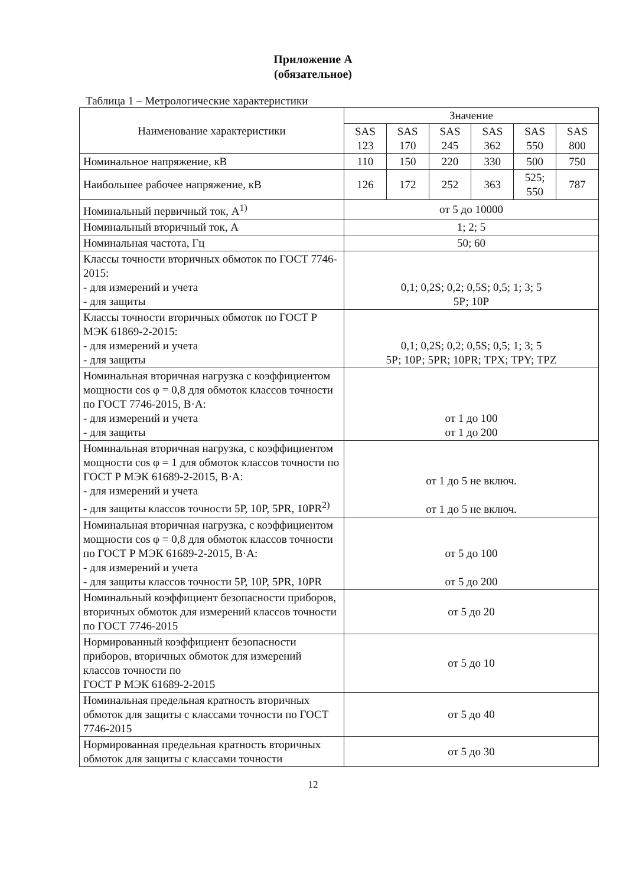Приложение А
(обязательное)
Таблица 1 – Метрологические характеристики
| Наименование характеристики | Значение | | | | | |
| --- | --- | --- | --- | --- | --- | --- |
| | SAS 123 | SAS 170 | SAS 245 | SAS 362 | SAS 550 | SAS 800 |
| Номинальное напряжение, кВ | 110 | 150 | 220 | 330 | 500 | 750 |
| Наибольшее рабочее напряжение, кВ | 126 | 172 | 252 | 363 | 525; 550 | 787 |
| Номинальный первичный ток, А<sup>1)</sup> | от 5 до 10000 | | | | | |
| Номинальный вторичный ток, А | 1; 2; 5 | | | | | |
| Номинальная частота, Гц | 50; 60 | | | | | |
| Классы точности вторичных обмоток по ГОСТ 7746-2015: - для измерений и учета - для защиты | 0,1; 0,2S; 0,2; 0,5S; 0,5; 1; 3; 5 5Р; 10Р | | | | | |
| Классы точности вторичных обмоток по ГОСТ Р МЭК 61869-2-2015: - для измерений и учета - для защиты | 0,1; 0,2S; 0,2; 0,5S; 0,5; 1; 3; 5 5Р; 10Р; 5PR; 10PR; TPX; TPY; TPZ | | | | | |
| Номинальная вторичная нагрузка с коэффициентом мощности cos φ = 0,8 для обмоток классов точности по ГОСТ 7746-2015, В·А: - для измерений и учета - для защиты | от 1 до 100 от 1 до 200 | | | | | |
| Номинальная вторичная нагрузка, с коэффициентом мощности cos φ = 1 для обмоток классов точности по ГОСТ Р МЭК 61689-2-2015, В·А: - для измерений и учета - для защиты классов точности 5Р, 10Р, 5PR, 10PR<sup>2)</sup> | от 1 до 5 не включ. от 1 до 5 не включ. | | | | | |
| Номинальная вторичная нагрузка, с коэффициентом мощности cos φ = 0,8 для обмоток классов точности по ГОСТ Р МЭК 61689-2-2015, В·А: - для измерений и учета - для защиты классов точности 5Р, 10Р, 5PR, 10PR | от 5 до 100 от 5 до 200 | | | | | |
| Номинальный коэффициент безопасности приборов, вторичных обмоток для измерений классов точности по ГОСТ 7746-2015 | от 5 до 20 | | | | | |
| Нормированный коэффициент безопасности приборов, вторичных обмоток для измерений классов точности по ГОСТ Р МЭК 61689-2-2015 | от 5 до 10 | | | | | |
| Номинальная предельная кратность вторичных обмоток для защиты с классами точности по ГОСТ 7746-2015 | от 5 до 40 | | | | | |
| Нормированная предельная кратность вторичных обмоток для защиты с классами точности | от 5 до 30 | | | | | |
12